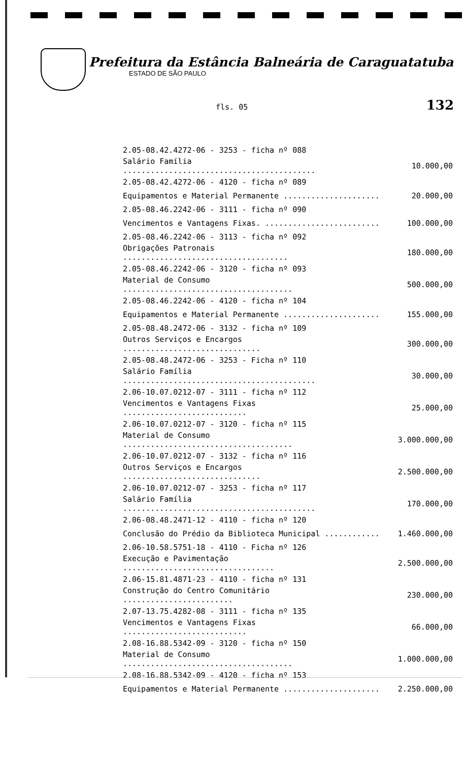Prefeitura da Estância Balneária de Caraguatatuba
ESTADO DE SÃO PAULO
132
fls. 05
| 2.05-08.42.4272-06 - 3253 - ficha nº 088 | |
| Salário Família .......................................... | 10.000,00 |
| 2.05-08.42.4272-06 - 4120 - ficha nº 089 | |
| Equipamentos e Material Permanente ..................... | 20.000,00 |
| 2.05-08.46.2242-06 - 3111 - ficha nº 090 | |
| Vencimentos e Vantagens Fixas. ......................... | 100.000,00 |
| 2.05-08.46.2242-06 - 3113 - ficha nº 092 | |
| Obrigações Patronais .................................... | 180.000,00 |
| 2.05-08.46.2242-06 - 3120 - ficha nº 093 | |
| Material de Consumo ..................................... | 500.000,00 |
| 2.05-08.46.2242-06 - 4120 - ficha nº 104 | |
| Equipamentos e Material Permanente ..................... | 155.000,00 |
| 2.05-08.48.2472-06 - 3132 - ficha nº 109 | |
| Outros Serviços e Encargos .............................. | 300.000,00 |
| 2.05-08.48.2472-06 - 3253 - Ficha nº 110 | |
| Salário Família .......................................... | 30.000,00 |
| 2.06-10.07.0212-07 - 3111 - ficha nº 112 | |
| Vencimentos e Vantagens Fixas ........................... | 25.000,00 |
| 2.06-10.07.0212-07 - 3120 - ficha nº 115 | |
| Material de Consumo ..................................... | 3.000.000,00 |
| 2.06-10.07.0212-07 - 3132 - ficha nº 116 | |
| Outros Serviços e Encargos .............................. | 2.500.000,00 |
| 2.06-10.07.0212-07 - 3253 - ficha nº 117 | |
| Salário Família .......................................... | 170.000,00 |
| 2.06-08.48.2471-12 - 4110 - ficha nº 120 | |
| Conclusão do Prédio da Biblioteca Municipal ............ | 1.460.000,00 |
| 2.06-10.58.5751-18 - 4110 - Ficha nº 126 | |
| Execução e Pavimentação ................................. | 2.500.000,00 |
| 2.06-15.81.4871-23 - 4110 - ficha nº 131 | |
| Construção do Centro Comunitário ........................ | 230.000,00 |
| 2.07-13.75.4282-08 - 3111 - ficha nº 135 | |
| Vencimentos e Vantagens Fixas ........................... | 66.000,00 |
| 2.08-16.88.5342-09 - 3120 - ficha nº 150 | |
| Material de Consumo ..................................... | 1.000.000,00 |
| 2.08-16.88.5342-09 - 4120 - ficha nº 153 | |
| Equipamentos e Material Permanente ..................... | 2.250.000,00 |